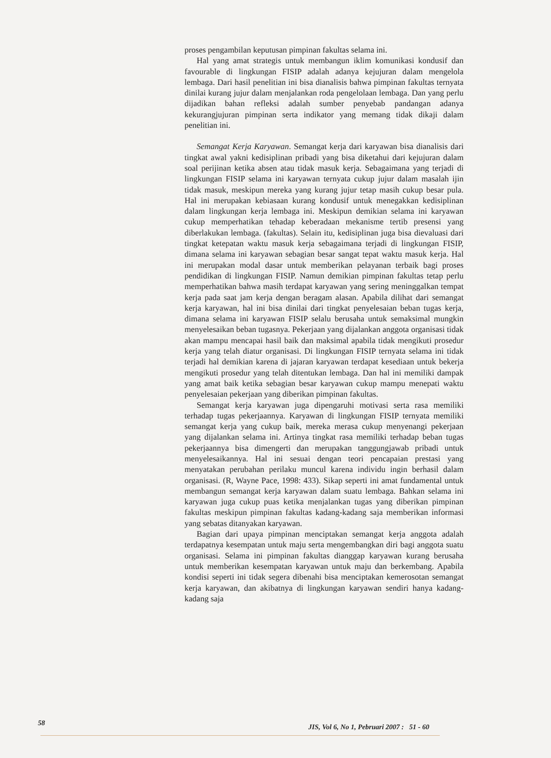proses pengambilan keputusan pimpinan fakultas selama ini.
Hal yang amat strategis untuk membangun iklim komunikasi kondusif dan favourable di lingkungan FISIP adalah adanya kejujuran dalam mengelola lembaga. Dari hasil penelitian ini bisa dianalisis bahwa pimpinan fakultas ternyata dinilai kurang jujur dalam menjalankan roda pengelolaan lembaga. Dan yang perlu dijadikan bahan refleksi adalah sumber penyebab pandangan adanya kekurangjujuran pimpinan serta indikator yang memang tidak dikaji dalam penelitian ini.
Semangat Kerja Karyawan. Semangat kerja dari karyawan bisa dianalisis dari tingkat awal yakni kedisiplinan pribadi yang bisa diketahui dari kejujuran dalam soal perijinan ketika absen atau tidak masuk kerja. Sebagaimana yang terjadi di lingkungan FISIP selama ini karyawan ternyata cukup jujur dalam masalah ijin tidak masuk, meskipun mereka yang kurang jujur tetap masih cukup besar pula. Hal ini merupakan kebiasaan kurang kondusif untuk menegakkan kedisiplinan dalam lingkungan kerja lembaga ini. Meskipun demikian selama ini karyawan cukup memperhatikan tehadap keberadaan mekanisme tertib presensi yang diberlakukan lembaga. (fakultas). Selain itu, kedisiplinan juga bisa dievaluasi dari tingkat ketepatan waktu masuk kerja sebagaimana terjadi di lingkungan FISIP, dimana selama ini karyawan sebagian besar sangat tepat waktu masuk kerja. Hal ini merupakan modal dasar untuk memberikan pelayanan terbaik bagi proses pendidikan di lingkungan FISIP. Namun demikian pimpinan fakultas tetap perlu memperhatikan bahwa masih terdapat karyawan yang sering meninggalkan tempat kerja pada saat jam kerja dengan beragam alasan. Apabila dilihat dari semangat kerja karyawan, hal ini bisa dinilai dari tingkat penyelesaian beban tugas kerja, dimana selama ini karyawan FISIP selalu berusaha untuk semaksimal mungkin menyelesaikan beban tugasnya. Pekerjaan yang dijalankan anggota organisasi tidak akan mampu mencapai hasil baik dan maksimal apabila tidak mengikuti prosedur kerja yang telah diatur organisasi. Di lingkungan FISIP ternyata selama ini tidak terjadi hal demikian karena di jajaran karyawan terdapat kesediaan untuk bekerja mengikuti prosedur yang telah ditentukan lembaga. Dan hal ini memiliki dampak yang amat baik ketika sebagian besar karyawan cukup mampu menepati waktu penyelesaian pekerjaan yang diberikan pimpinan fakultas.
Semangat kerja karyawan juga dipengaruhi motivasi serta rasa memiliki terhadap tugas pekerjaannya. Karyawan di lingkungan FISIP ternyata memiliki semangat kerja yang cukup baik, mereka merasa cukup menyenangi pekerjaan yang dijalankan selama ini. Artinya tingkat rasa memiliki terhadap beban tugas pekerjaannya bisa dimengerti dan merupakan tanggungjawab pribadi untuk menyelesaikannya. Hal ini sesuai dengan teori pencapaian prestasi yang menyatakan perubahan perilaku muncul karena individu ingin berhasil dalam organisasi. (R, Wayne Pace, 1998: 433). Sikap seperti ini amat fundamental untuk membangun semangat kerja karyawan dalam suatu lembaga. Bahkan selama ini karyawan juga cukup puas ketika menjalankan tugas yang diberikan pimpinan fakultas meskipun pimpinan fakultas kadang-kadang saja memberikan informasi yang sebatas ditanyakan karyawan.
Bagian dari upaya pimpinan menciptakan semangat kerja anggota adalah terdapatnya kesempatan untuk maju serta mengembangkan diri bagi anggota suatu organisasi. Selama ini pimpinan fakultas dianggap karyawan kurang berusaha untuk memberikan kesempatan karyawan untuk maju dan berkembang. Apabila kondisi seperti ini tidak segera dibenahi bisa menciptakan kemerosotan semangat kerja karyawan, dan akibatnya di lingkungan karyawan sendiri hanya kadang-kadang saja
58 JIS, Vol 6, No 1, Pebruari 2007 : 51 - 60